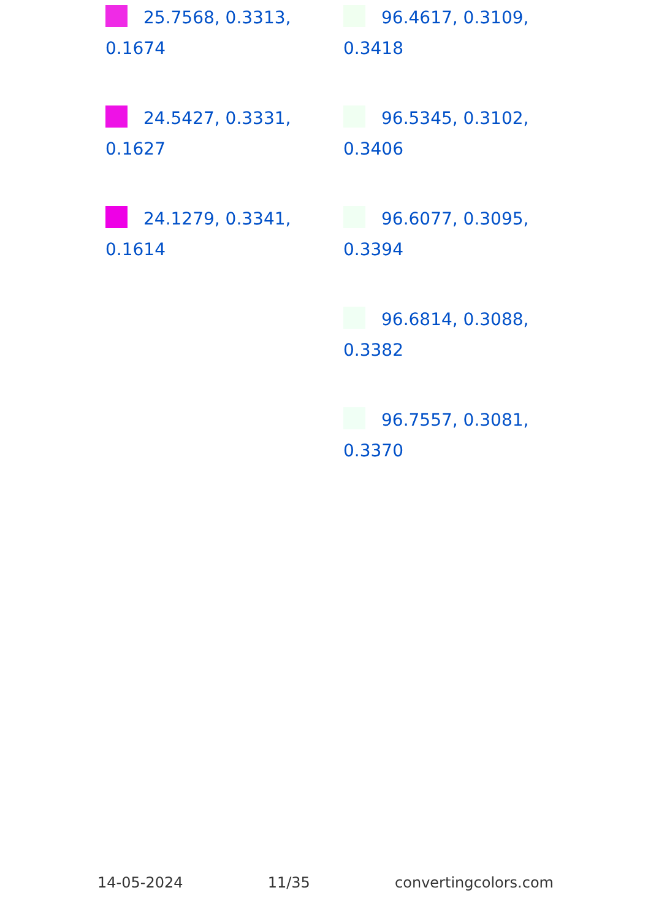25.7568, 0.3313, 0.1674
24.5427, 0.3331, 0.1627
24.1279, 0.3341, 0.1614
96.4617, 0.3109, 0.3418
96.5345, 0.3102, 0.3406
96.6077, 0.3095, 0.3394
96.6814, 0.3088, 0.3382
96.7557, 0.3081, 0.3370
14-05-2024 11/35 convertingcolors.com